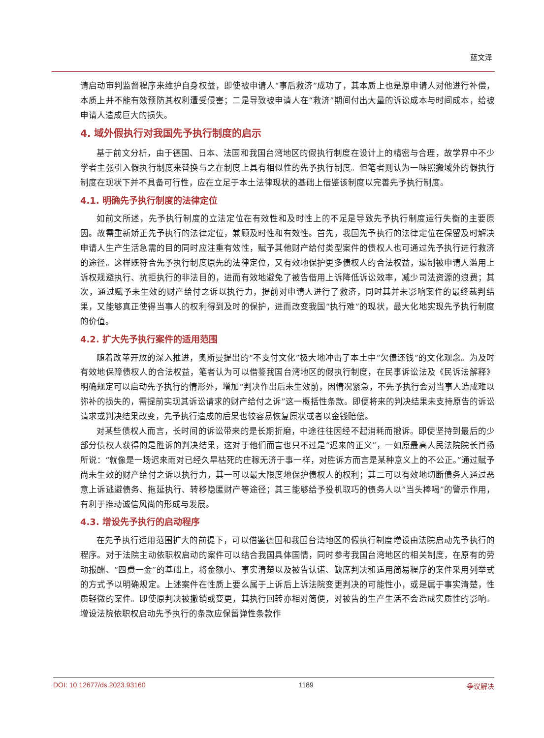蓝文泽
请启动审判监督程序来维护自身权益，即使被申请人“事后救济”成功了，其本质上也是原申请人对他进行补偿，本质上并不能有效预防其权利遭受侵害；二是导致被申请人在“救济”期间付出大量的诉讼成本与时间成本，给被申请人造成巨大的损失。
4. 域外假执行对我国先予执行制度的启示
基于前文分析，由于德国、日本、法国和我国台湾地区的假执行制度在设计上的精密与合理，故学界中不少学者主张引入假执行制度来替换与之在制度上具有相似性的先予执行制度。但笔者则认为一味照搬域外的假执行制度在现状下并不具备可行性，应在立足于本土法律现状的基础上借鉴该制度以完善先予执行制度。
4.1. 明确先予执行制度的法律定位
如前文所述，先予执行制度的立法定位在有效性和及时性上的不足是导致先予执行制度运行失衡的主要原因。故需重新矫正先予执行的法律定位，兼顾及时性和有效性。首先，我国先予执行的法律定位在保留及时解决申请人生产生活急需的目的同时应注重有效性，赋予其他财产给付类型案件的债权人也可通过先予执行进行救济的途径。这样既符合先予执行制度原先的法律定位，又有效地保护更多债权人的合法权益，遏制被申请人滥用上诉权规避执行、抗拒执行的非法目的，进而有效地避免了被告借用上诉降低诉讼效率，减少司法资源的浪费；其次，通过赋予未生效的财产给付之诉以执行力，提前对申请人进行了救济，同时其并未影响案件的最终裁判结果，又能够真正使得当事人的权利得到及时的保护，进而改变我国“执行难”的现状，最大化地实现先予执行制度的价值。
4.2. 扩大先予执行案件的适用范围
随着改革开放的深入推进，奥斯曼提出的“不支付文化”极大地冲击了本土中“欠债还钱”的文化观念。为及时有效地保障债权人的合法权益，笔者认为可以借鉴我国台湾地区的假执行制度，在民事诉讼法及《民诉法解释》明确规定可以启动先予执行的情形外，增加“判决作出后未生效前，因情况紧急，不先予执行会对当事人造成难以弥补的损失的，需提前实现其诉讼请求的财产给付之诉”这一概括性条款。即便将来的判决结果未支持原告的诉讼请求或判决结果改变，先予执行造成的后果也较容易恢复原状或者以金钱赔偿。
对某些债权人而言，长时间的诉讼带来的是长期折磨，中途往往因经不起消耗而撤诉。即使坚持到最后的少部分债权人获得的是胜诉的判决结果，这对于他们而言也只不过是“迟来的正义”，一如原最高人民法院院长肖扬所说：“就像是一场迟来雨对已经久旱枯死的庄稼无济于事一样，对胜诉方而言是某种意义上的不公正。”通过赋予尚未生效的财产给付之诉以执行力，其一可以最大限度地保护债权人的权利；其二可以有效地切断债务人通过恶意上诉逃避债务、拖延执行、转移隐匿财产等途径；其三能够给予投机取巧的债务人以“当头棒喝”的警示作用，有利于推动诚信风尚的形成与发展。
4.3. 增设先予执行的启动程序
在先予执行适用范围扩大的前提下，可以借鉴德国和我国台湾地区的假执行制度增设由法院启动先予执行的程序。对于法院主动依职权启动的案件可以结合我国具体国情，同时参考我国台湾地区的相关制度，在原有的劳动报酬、“四费一金”的基础上，将金额小、事实清楚以及被告认诺、缺席判决和适用简易程序的案件采用列举式的方式予以明确规定。上述案件在性质上要么属于上诉后上诉法院变更判决的可能性小，或是属于事实清楚，性质轻微的案件。即使原判决被撤销或变更，其执行回转亦相对简便，对被告的生产生活不会造成实质性的影响。增设法院依职权启动先予执行的条款应保留弹性条款作
DOI: 10.12677/ds.2023.93160 1189 争议解决